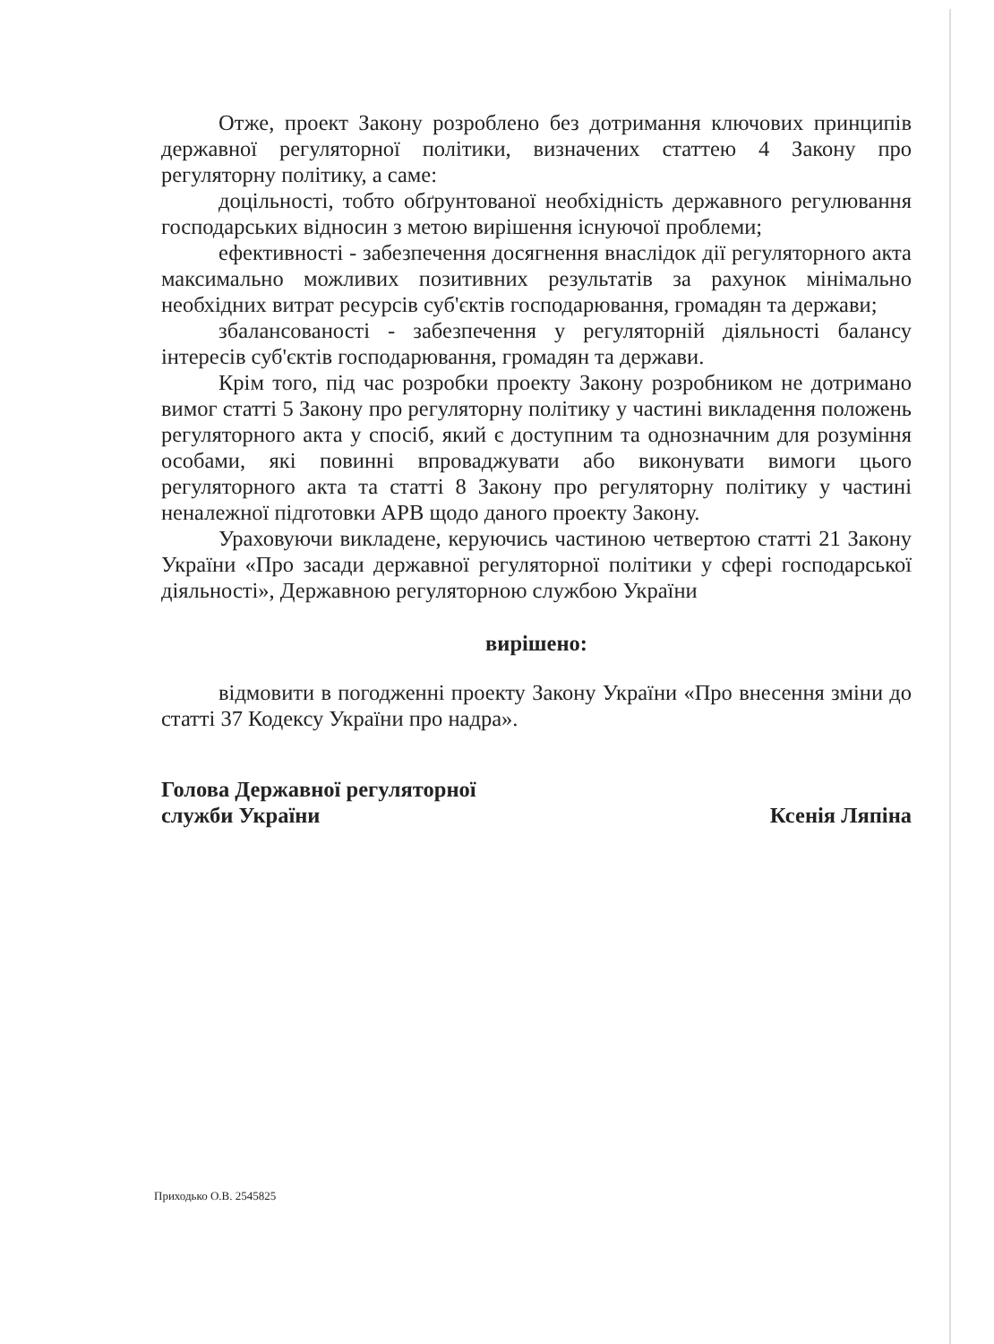Отже, проект Закону розроблено без дотримання ключових принципів державної регуляторної політики, визначених статтею 4 Закону про регуляторну політику, а саме:
доцільності, тобто обґрунтованої необхідність державного регулювання господарських відносин з метою вирішення існуючої проблеми;
ефективності - забезпечення досягнення внаслідок дії регуляторного акта максимально можливих позитивних результатів за рахунок мінімально необхідних витрат ресурсів суб'єктів господарювання, громадян та держави;
збалансованості - забезпечення у регуляторній діяльності балансу інтересів суб'єктів господарювання, громадян та держави.
Крім того, під час розробки проекту Закону розробником не дотримано вимог статті 5 Закону про регуляторну політику у частині викладення положень регуляторного акта у спосіб, який є доступним та однозначним для розуміння особами, які повинні впроваджувати або виконувати вимоги цього регуляторного акта та статті 8 Закону про регуляторну політику у частині неналежної підготовки АРВ щодо даного проекту Закону.
Ураховуючи викладене, керуючись частиною четвертою статті 21 Закону України «Про засади державної регуляторної політики у сфері господарської діяльності», Державною регуляторною службою України
вирішено:
відмовити в погодженні проекту Закону України «Про внесення зміни до статті 37 Кодексу України про надра».
Голова Державної регуляторної
служби України
Ксенія Ляпіна
Приходько О.В. 2545825